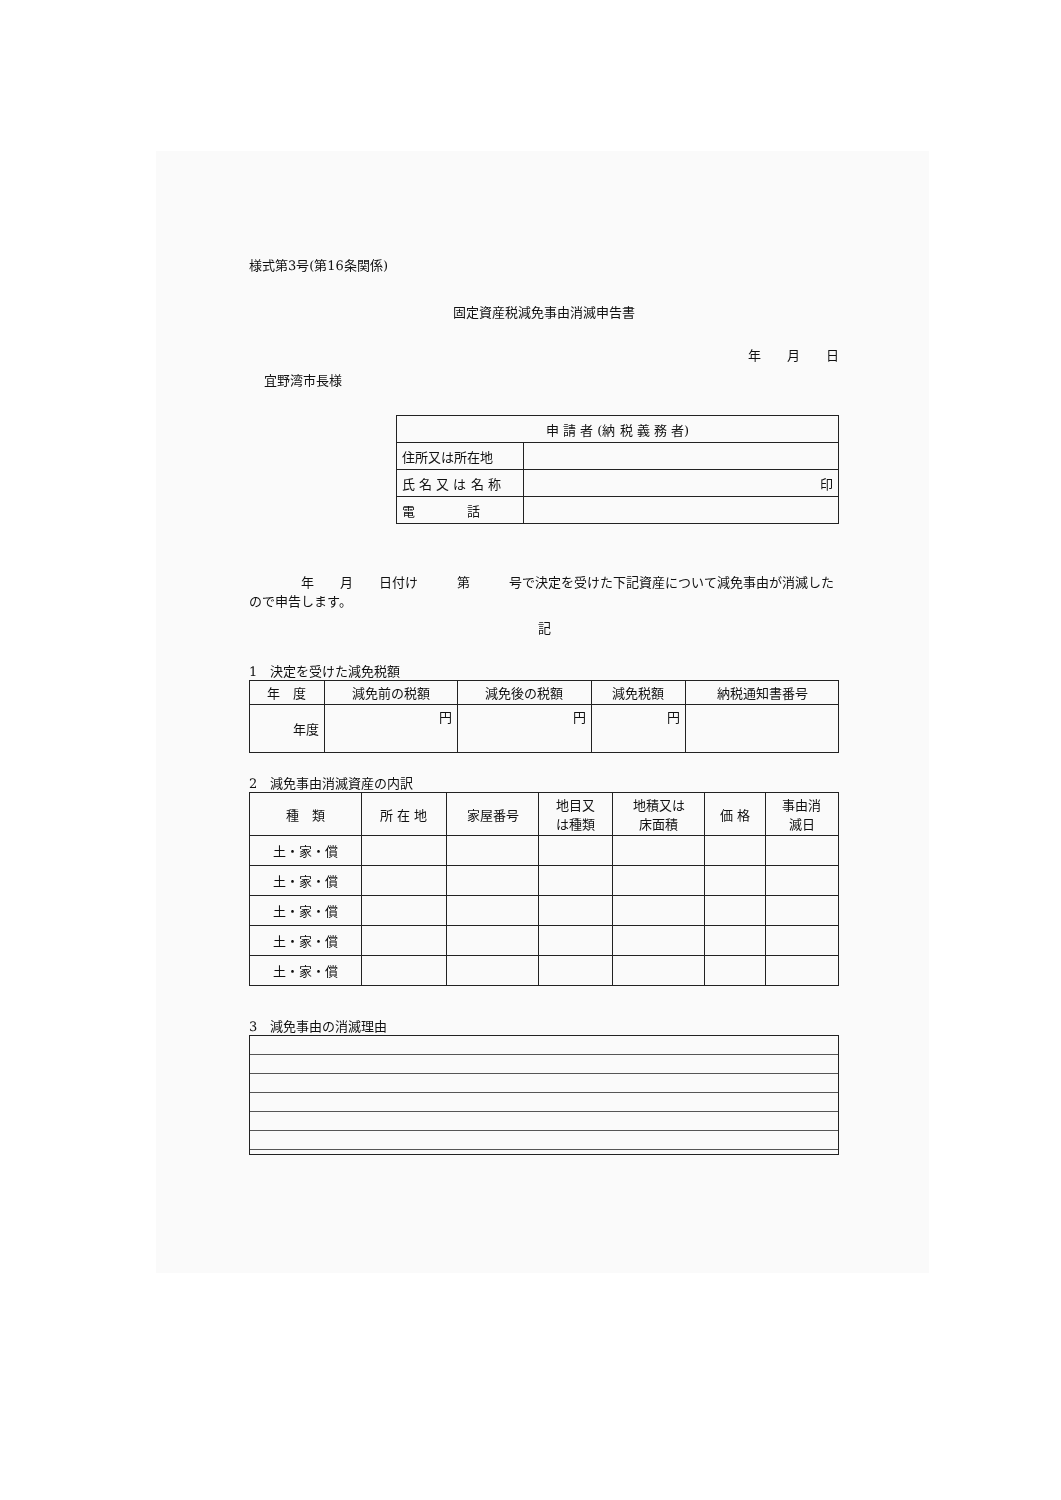様式第3号(第16条関係)
固定資産税減免事由消滅申告書
年　　月　　日
宜野湾市長様
| 申 請 者 (納 税 義 務 者) | |
| 住所又は所在地 | |
| 氏 名 又 は 名 称 | 印 |
| 電 話 | |
　　　　年　　月　　日付け　　　第　　　号で決定を受けた下記資産について減免事由が消滅したので申告します。
記
1　決定を受けた減免税額
| 年 度 | 減免前の税額 | 減免後の税額 | 減免税額 | 納税通知書番号 |
| --- | --- | --- | --- | --- |
| 年度 | 円 | 円 | 円 | |
2　減免事由消滅資産の内訳
| 種 類 | 所 在 地 | 家屋番号 | 地目又 は種類 | 地積又は 床面積 | 価 格 | 事由消 滅日 |
| --- | --- | --- | --- | --- | --- | --- |
| 土・家・償 | | | | | | |
| 土・家・償 | | | | | | |
| 土・家・償 | | | | | | |
| 土・家・償 | | | | | | |
| 土・家・償 | | | | | | |
3　減免事由の消滅理由